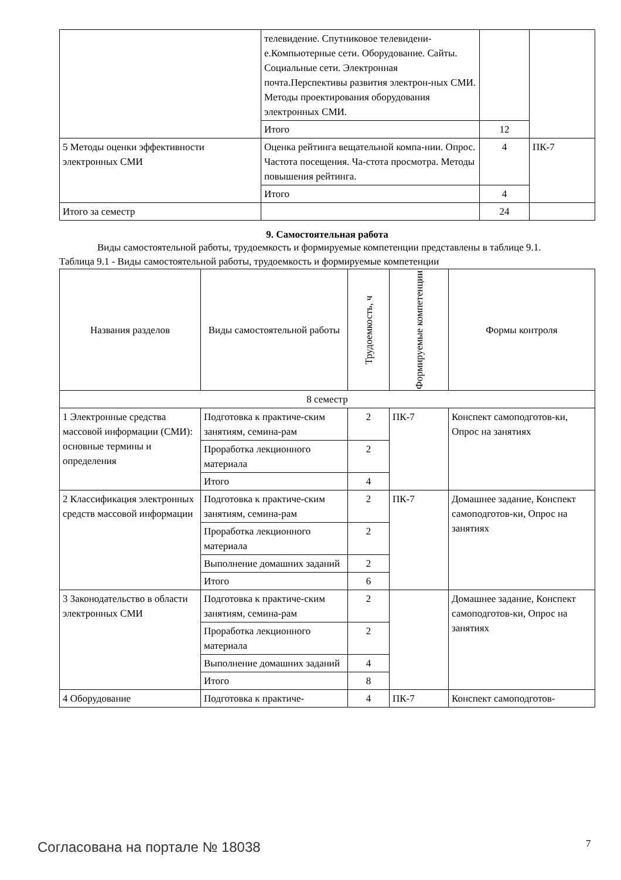| | телевидение. Спутниковое телевидени-е.Компьютерные сети. Оборудование. Сайты. Социальные сети. Электронная почта.Перспективы развития электрон-ных СМИ. Методы проектирования оборудования электронных СМИ. | | |
| | Итого | 12 | |
| 5 Методы оценки эффективности электронных СМИ | Оценка рейтинга вещательной компа-нии. Опрос. Частота посещения. Ча-стота просмотра. Методы повышения рейтинга. | 4 | ПК-7 |
| | Итого | 4 | |
| Итого за семестр | | 24 | |
9. Самостоятельная работа
Виды самостоятельной работы, трудоемкость и формируемые компетенции представлены в таблице 9.1.
Таблица 9.1 - Виды самостоятельной работы, трудоемкость и формируемые компетенции
| Названия разделов | Виды самостоятельной работы | Трудоемкость, ч | Формируемые компетенции | Формы контроля |
| --- | --- | --- | --- | --- |
| 8 семестр | | | | |
| 1 Электронные средства массовой информации (СМИ): основные термины и определения | Подготовка к практиче-ским занятиям, семина-рам | 2 | ПК-7 | Конспект самоподготов-ки, Опрос на занятиях |
| | Проработка лекционного материала | 2 | | |
| | Итого | 4 | | |
| 2 Классификация электронных средств массовой информации | Подготовка к практиче-ским занятиям, семина-рам | 2 | ПК-7 | Домашнее задание, Конспект самоподготов-ки, Опрос на занятиях |
| | Проработка лекционного материала | 2 | | |
| | Выполнение домашних заданий | 2 | | |
| | Итого | 6 | | |
| 3 Законодательство в области электронных СМИ | Подготовка к практиче-ским занятиям, семина-рам | 2 | | Домашнее задание, Конспект самоподготов-ки, Опрос на занятиях |
| | Проработка лекционного материала | 2 | | |
| | Выполнение домашних заданий | 4 | | |
| | Итого | 8 | | |
| 4 Оборудование | Подготовка к практиче- | 4 | ПК-7 | Конспект самоподготов- |
Согласована на портале № 18038 7